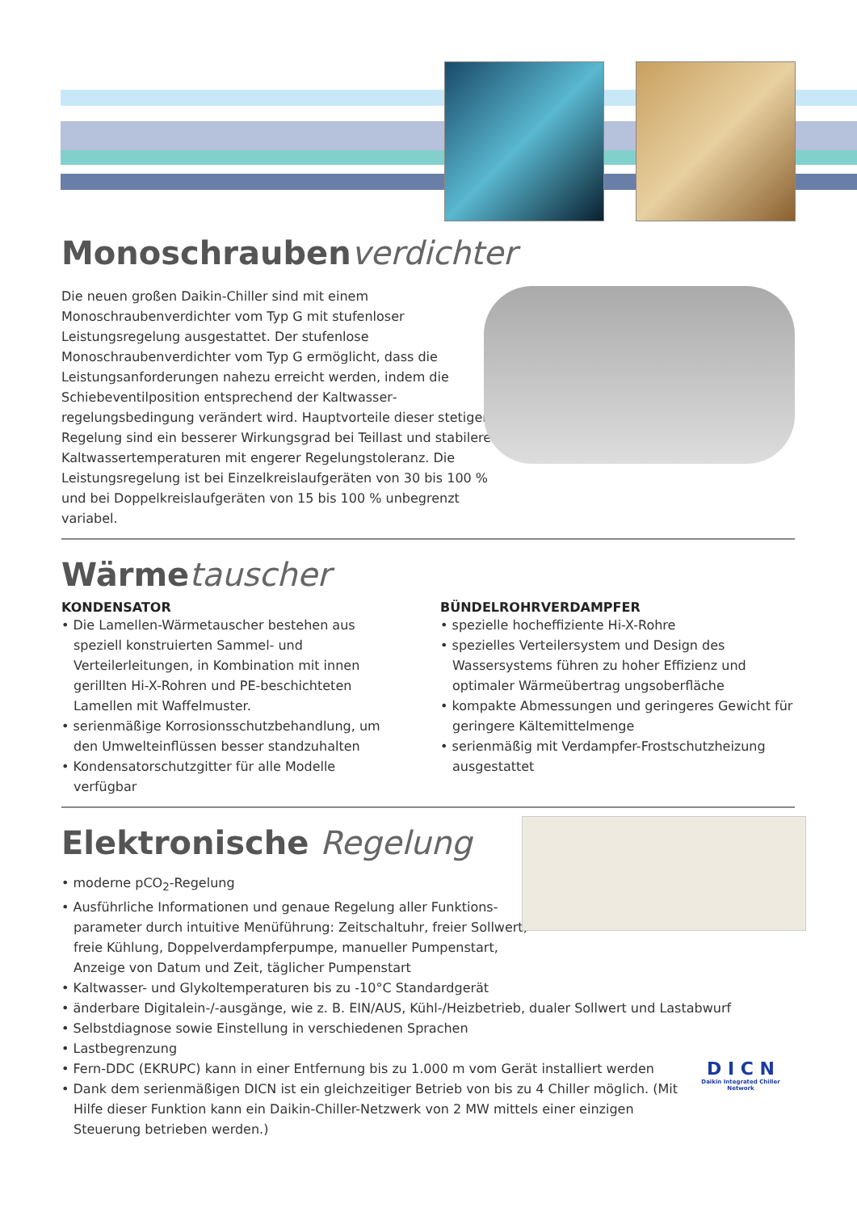Monoschraubenverdichter
Die neuen großen Daikin-Chiller sind mit einem Monoschraubenverdichter vom Typ G mit stufenloser Leistungsregelung ausgestattet. Der stufenlose Monoschraubenverdichter vom Typ G ermöglicht, dass die Leistungsanforderungen nahezu erreicht werden, indem die Schiebeventilposition entsprechend der Kaltwasser­regelungsbedingung verändert wird. Hauptvorteile dieser stetigen Regelung sind ein besserer Wirkungsgrad bei Teillast und stabilere Kaltwassertemperaturen mit engerer Regelungstoleranz. Die Leistungsregelung ist bei Einzelkreislaufgeräten von 30 bis 100 % und bei Doppelkreislaufgeräten von 15 bis 100 % unbegrenzt variabel.
Wärmetauscher
KONDENSATOR
• Die Lamellen-Wärmetauscher bestehen aus speziell konstruierten Sammel- und Verteilerleitungen, in Kombination mit innen gerillten Hi-X-Rohren und PE-beschichteten Lamellen mit Waffelmuster.
• serienmäßige Korrosionsschutzbehandlung, um den Umwelteinflüssen besser standzuhalten
• Kondensatorschutzgitter für alle Modelle verfügbar
BÜNDELROHRVERDAMPFER
• spezielle hocheffiziente Hi-X-Rohre
• spezielles Verteilersystem und Design des Wassersystems führen zu hoher Effizienz und optimaler Wärmeübertrag ungsoberfläche
• kompakte Abmessungen und geringeres Gewicht für geringere Kältemittelmenge
• serienmäßig mit Verdampfer-Frostschutzheizung ausge­stattet
Elektronische Regelung
• moderne pCO<sub>2</sub>-Regelung
• Ausführliche Informationen und genaue Regelung aller Funktions­parameter durch intuitive Menüführung: Zeitschaltuhr, freier Sollwert, freie Kühlung, Doppelverdampferpumpe, manueller Pumpenstart, Anzeige von Datum und Zeit, täglicher Pumpenstart
• Kaltwasser- und Glykoltemperaturen bis zu -10°C Standardgerät
• änderbare Digitalein-/-ausgänge, wie z. B. EIN/AUS, Kühl-/Heizbetrieb, dualer Sollwert und Lastabwurf
• Selbstdiagnose sowie Einstellung in verschiedenen Sprachen
• Lastbegrenzung
• Fern-DDC (EKRUPC) kann in einer Entfernung bis zu 1.000 m vom Gerät installiert werden
• Dank dem serienmäßigen DICN ist ein gleichzeitiger Betrieb von bis zu 4 Chiller möglich. (Mit Hilfe dieser Funktion kann ein Daikin-Chiller-Netzwerk von 2 MW mittels einer einzigen Steuerung betrieben werden.)
D I C N
Daikin Integrated Chiller Network